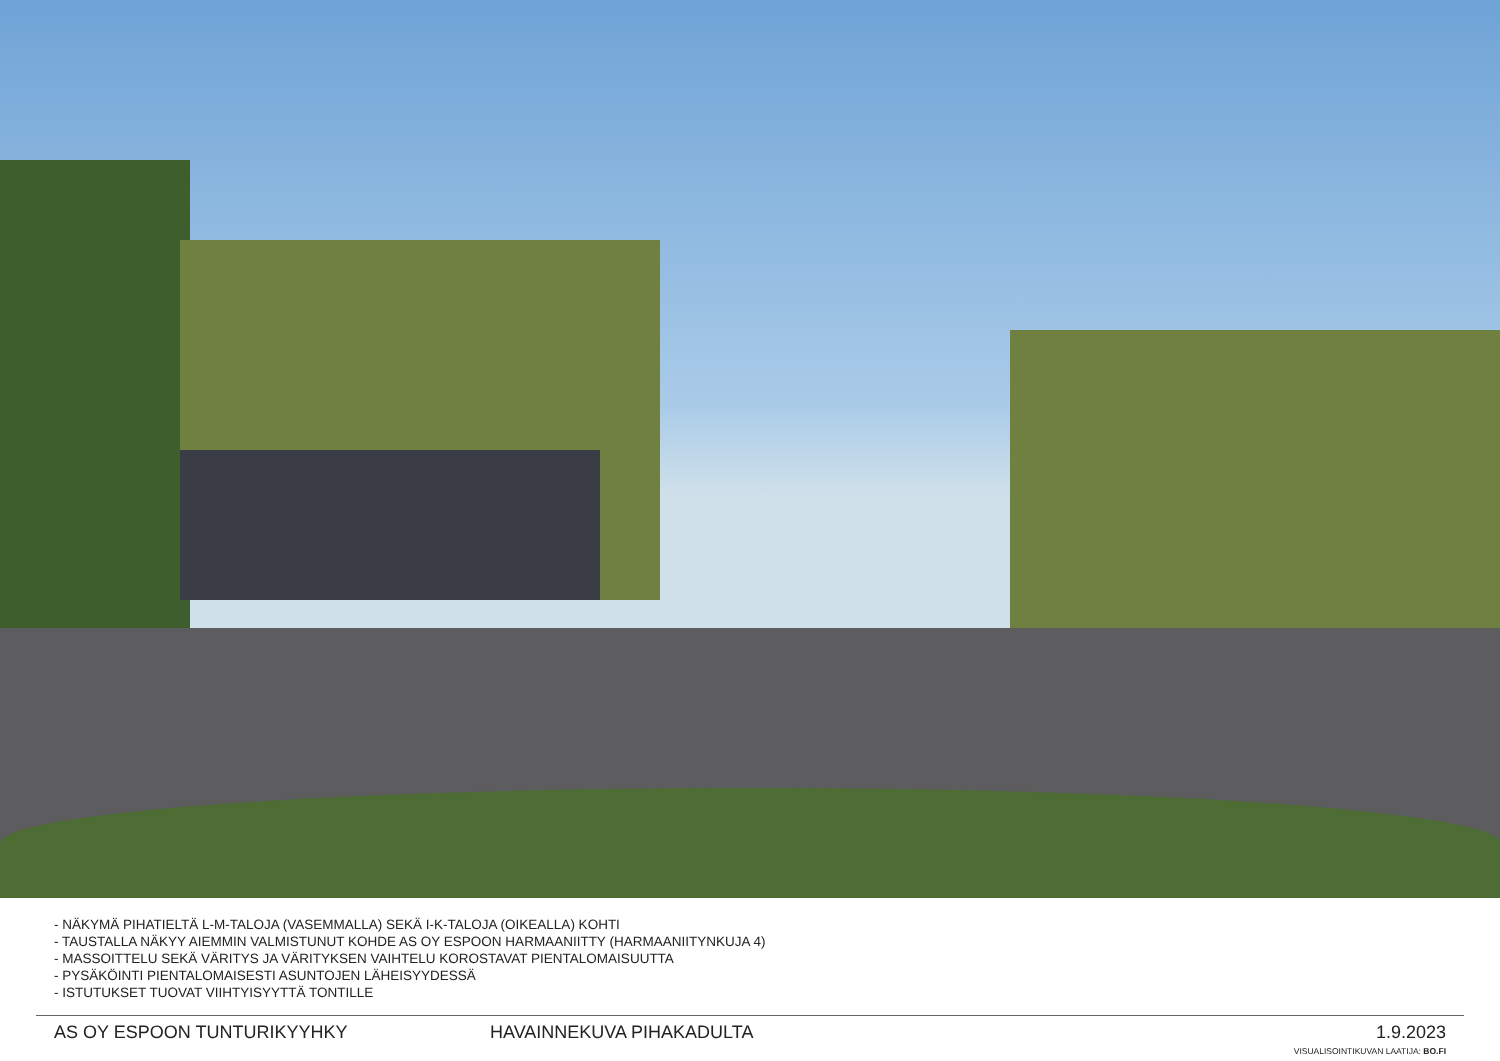- NÄKYMÄ PIHATIELTÄ L-M-TALOJA (VASEMMALLA) SEKÄ I-K-TALOJA (OIKEALLA) KOHTI
- TAUSTALLA NÄKYY AIEMMIN VALMISTUNUT KOHDE AS OY ESPOON HARMAANIITTY (HARMAANIITYNKUJA 4)
- MASSOITTELU SEKÄ VÄRITYS JA VÄRITYKSEN VAIHTELU KOROSTAVAT PIENTALOMAISUUTTA
- PYSÄKÖINTI PIENTALOMAISESTI ASUNTOJEN LÄHEISYYDESSÄ
- ISTUTUKSET TUOVAT VIIHTYISYYTTÄ TONTILLE
AS OY ESPOON TUNTURIKYYHKY HAVAINNEKUVA PIHAKADULTA 1.9.2023
VISUALISOINTIKUVAN LAATIJA: BO.FI